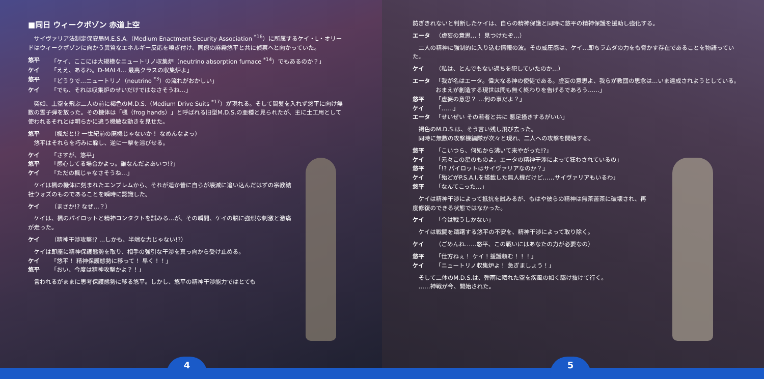■同日 ウィークボゾン 赤道上空
　サイヴァリア法制定保安局M.E.S.A.（Medium Enactment Security Association <sup>*16</sup>）に所属するケイ・L・オリードはウィークボゾンに向かう異質なエネルギー反応を嗅ぎ付け、同僚の麻霧悠平と共に偵察へと向かっていた。
悠平 「ケイ、ここには大規模なニュートリノ収集炉（neutrino absorption furnace <sup>*14</sup>）でもあるのか？」
ケイ 「ええ、あるわ。D-MAL4… 最高クラスの収集炉よ」
悠平 「どうりで…ニュートリノ（neutrino <sup>*3</sup>）の流れがおかしい」
ケイ 「でも、それは収集炉のせいだけではなさそうね…」
　突如、上空を飛ぶ二人の前に褐色のM.D.S.（Medium Drive Suits <sup>*17</sup>）が現れる。そして間髪を入れず悠平に向け無数の霊子弾を放った。その機体は「楓（frog hands）」と呼ばれる旧型M.D.S.の亜種と見られたが、主に土工用として使われるそれとは明らかに違う機敏な動きを見せた。
悠平 （楓だと!? 一世紀前の廃機じゃないか！ なめんなよっ）
　悠平はそれらを巧みに躱し、逆に一撃を浴びせる。
ケイ 「さすが、悠平」
悠平 「感心してる場合かよっ。誰なんだよあいつ!?」
ケイ 「ただの楓じゃなさそうね…」
　ケイは楓の機体に刻まれたエンブレムから、それが遥か昔に自らが壊滅に追い込んだはずの宗教結社ウォズのものであることを瞬時に認識した。
ケイ （まさか!? なぜ…？）
　ケイは、楓のパイロットと精神コンタクトを試みる…が、その瞬間、ケイの脳に強烈な刺激と激痛が走った。
ケイ （精神干渉攻撃!? …しかも、半端な力じゃない!?）
　ケイは即座に精神保護態勢を取り、相手の強引な干渉を真っ向から受け止める。
ケイ 「悠平！ 精神保護態勢に移って！ 早く！！」
悠平 「おい、今度は精神攻撃かよ？！」
　言われるがままに思考保護態勢に移る悠平。しかし、悠平の精神干渉能力ではとても
4
防ぎきれないと判断したケイは、自らの精神保護と同時に悠平の精神保護を援助し強化する。
エータ （虚妄の意思…！ 見つけたぞ…）
　二人の精神に強制的に入り込む情報の波。その威圧感は、ケイ…即ちラムダの力をも脅かす存在であることを物語っていた。
ケイ （私は、とんでもない過ちを犯していたのか…）
エータ 「我が名はエータ。偉大なる神の使徒である。虚妄の意思よ、我らが教団の思念は…いま達成されようとしている。おまえが創造する現世は間も無く終わりを告げるであろう……」
悠平 「虚妄の意思？ …何の事だよ？」
ケイ 「……」
エータ 「せいぜい その若者と共に 悪足掻きするがいい」
　褐色のM.D.S.は、そう言い残し飛び去った。
　同時に無数の攻撃機編隊が次々と現れ、二人への攻撃を開始する。
悠平 「こいつら、何処から沸いて来やがった!?」
ケイ 「元々この星のものよ。エータの精神干渉によって狂わされているの」
悠平 「!? パイロットはサイヴァリアなのか？」
ケイ 「殆どがP.S.A.I.を搭載した無人機だけど……サイヴァリアもいるわ」
悠平 「なんてこった…」
　ケイは精神干渉によって抵抗を試みるが、もはや彼らの精神は無茶苦茶に破壊され、再度修復のできる状態ではなかった。
ケイ 「今は戦うしかない」
　ケイは戦闘を躊躇する悠平の不安を、精神干渉によって取り除く。
ケイ （ごめんね……悠平、この戦いにはあなたの力が必要なの）
悠平 「仕方ねぇ！ ケイ！援護頼む！！！」
ケイ 「ニュートリノ収集炉よ！ 急ぎましょう！」
　そして二体のM.D.S.は、弾雨に晒れた空を疾風の如く駆け抜けて行く。
　……神戦が今、開始された。
5